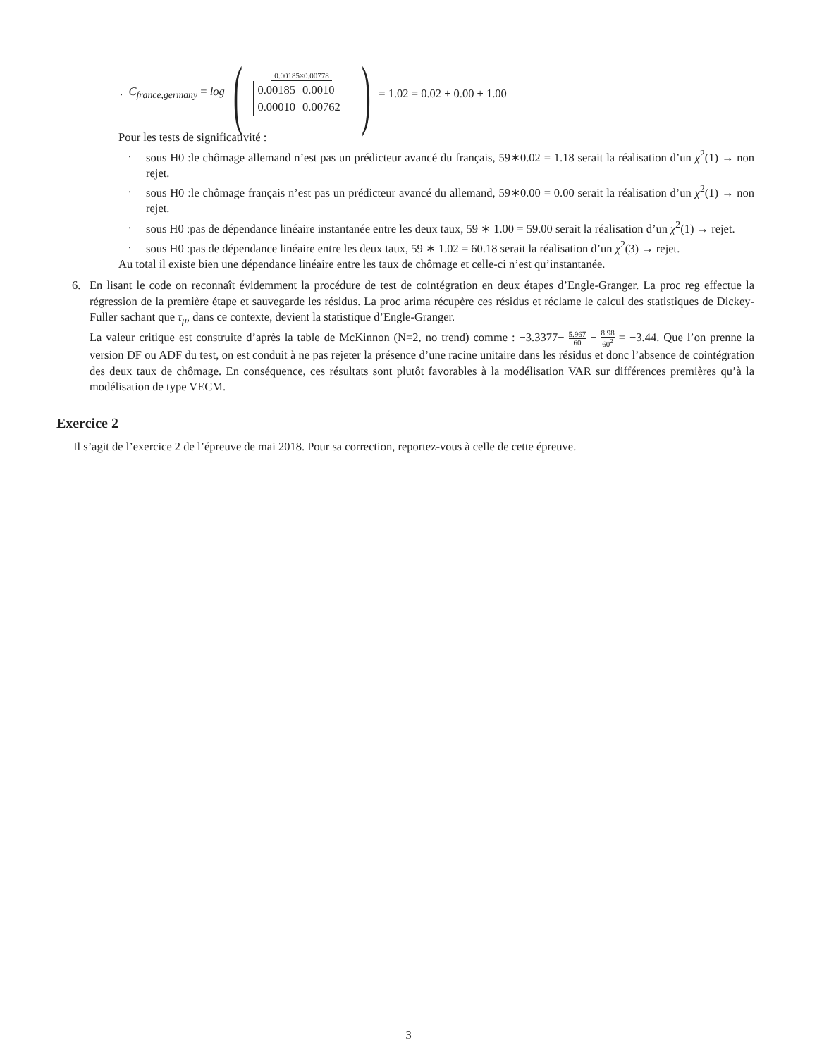. C<sub>france,germany</sub> = log ( 0.00185×0.00778
| 0.00185 | 0.0010 |
| 0.00010 | 0.00762 |
) = 1.02 = 0.02 + 0.00 + 1.00
Pour les tests de significativité :
. sous H0 :le chômage allemand n’est pas un prédicteur avancé du français, 59∗0.02 = 1.18 serait la réalisation d’un χ<sup>2</sup>(1) → non rejet.
. sous H0 :le chômage français n’est pas un prédicteur avancé du allemand, 59∗0.00 = 0.00 serait la réalisation d’un χ<sup>2</sup>(1) → non rejet.
. sous H0 :pas de dépendance linéaire instantanée entre les deux taux, 59 ∗ 1.00 = 59.00 serait la réalisation d’un χ<sup>2</sup>(1) → rejet.
. sous H0 :pas de dépendance linéaire entre les deux taux, 59 ∗ 1.02 = 60.18 serait la réalisation d’un χ<sup>2</sup>(3) → rejet.
Au total il existe bien une dépendance linéaire entre les taux de chômage et celle-ci n’est qu’instantanée.
6. En lisant le code on reconnaît évidemment la procédure de test de cointégration en deux étapes d’Engle-Granger. La proc reg effectue la régression de la première étape et sauvegarde les résidus. La proc arima récupère ces résidus et réclame le calcul des statistiques de Dickey-Fuller sachant que τ<sub>μ</sub>, dans ce contexte, devient la statistique d’Engle-Granger.
La valeur critique est construite d’après la table de McKinnon (N=2, no trend) comme : −3.3377− 5.967 60 − 8.98 60<sup>2</sup> = −3.44. Que l’on prenne la version DF ou ADF du test, on est conduit à ne pas rejeter la présence d’une racine unitaire dans les résidus et donc l’absence de cointégration des deux taux de chômage. En conséquence, ces résultats sont plutôt favorables à la modélisation VAR sur différences premières qu’à la modélisation de type VECM.
Exercice 2
Il s’agit de l’exercice 2 de l’épreuve de mai 2018. Pour sa correction, reportez-vous à celle de cette épreuve.
3